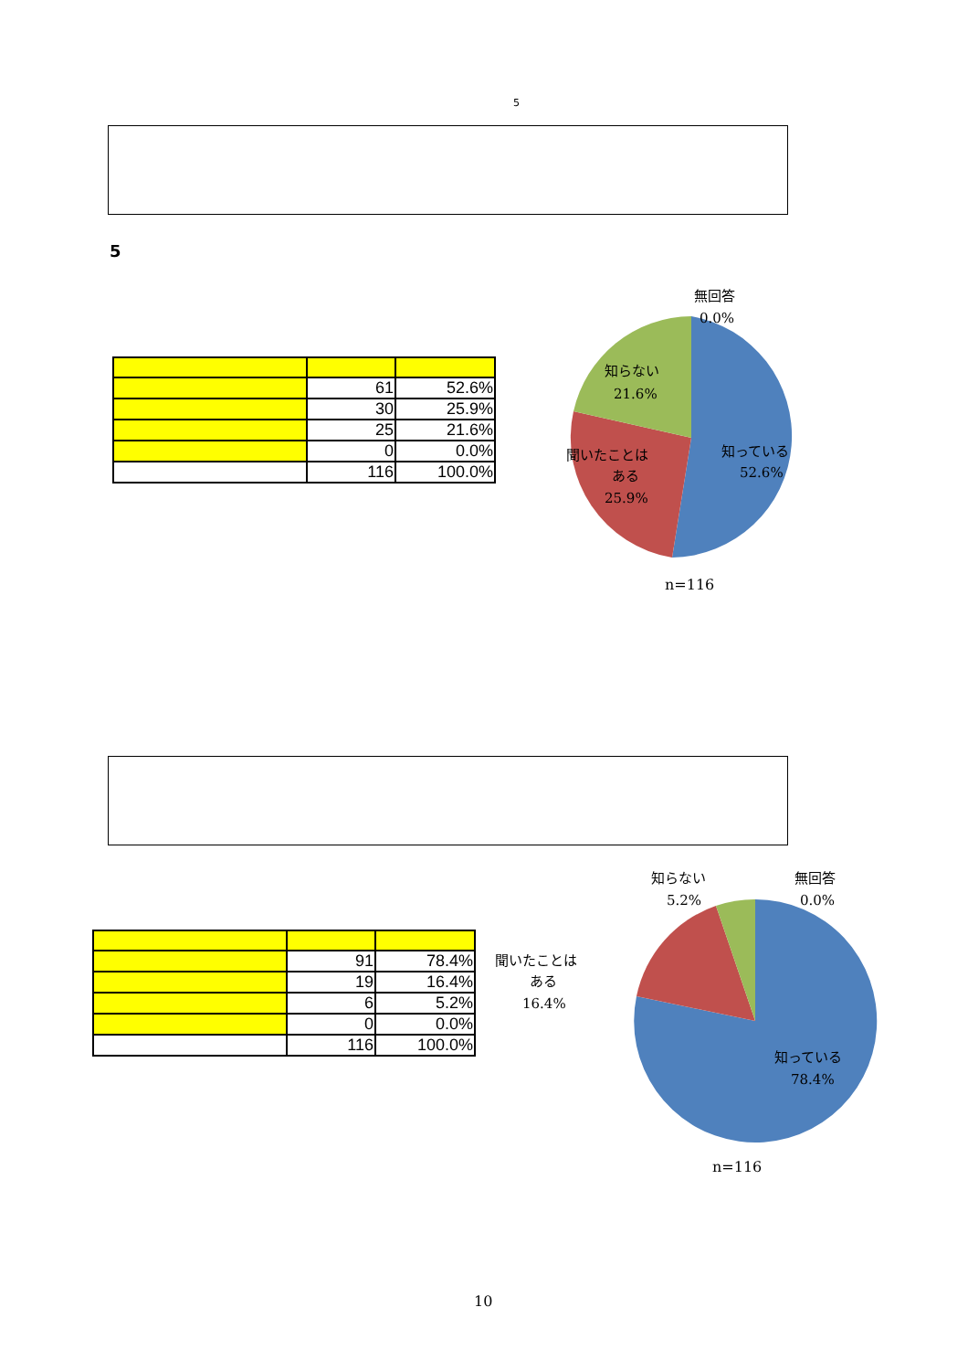5
5
| | 61 | 52.6% |
| | 30 | 25.9% |
| | 25 | 21.6% |
| | 0 | 0.0% |
| | 116 | 100.0% |
無回答
0.0%
知らない
21.6%
聞いたことは
ある
25.9%
知っている
52.6%
n=116
| | 91 | 78.4% |
| | 19 | 16.4% |
| | 6 | 5.2% |
| | 0 | 0.0% |
| | 116 | 100.0% |
知らない
5.2%
無回答
0.0%
聞いたことは
ある
16.4%
知っている
78.4%
n=116
10